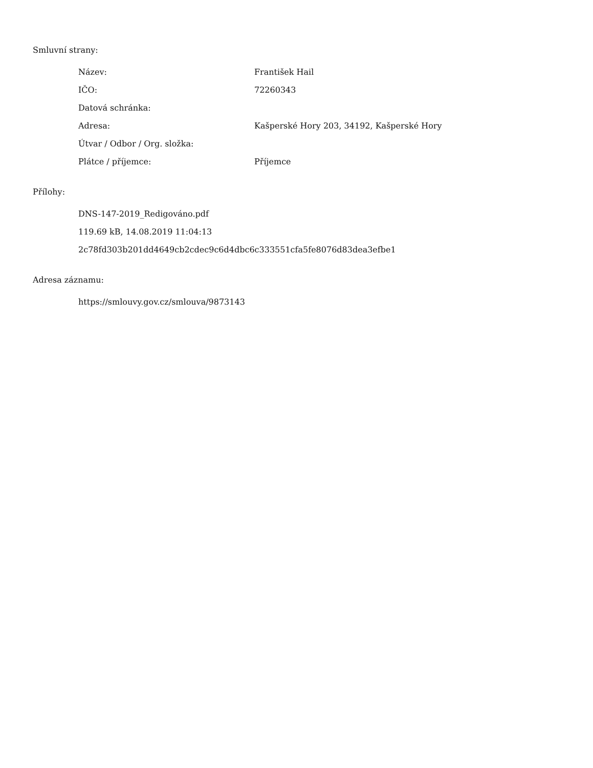Smluvní strany:
| Název: | František Hail |
| IČO: | 72260343 |
| Datová schránka: | |
| Adresa: | Kašperské Hory 203, 34192, Kašperské Hory |
| Útvar / Odbor / Org. složka: | |
| Plátce / příjemce: | Příjemce |
Přílohy:
DNS-147-2019_Redigováno.pdf
119.69 kB, 14.08.2019 11:04:13
2c78fd303b201dd4649cb2cdec9c6d4dbc6c333551cfa5fe8076d83dea3efbe1
Adresa záznamu:
https://smlouvy.gov.cz/smlouva/9873143